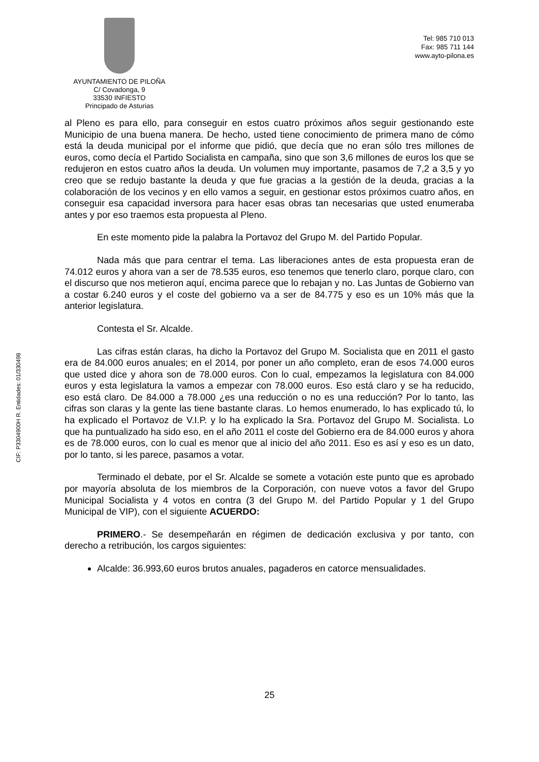AYUNTAMIENTO DE PILOÑA
C/ Covadonga, 9
33530 INFIESTO
Principado de Asturias
Tel: 985 710 013
Fax: 985 711 144
www.ayto-pilona.es
CIF: P3304900H R. Entidades: 01/330498
al Pleno es para ello, para conseguir en estos cuatro próximos años seguir gestionando este Municipio de una buena manera. De hecho, usted tiene conocimiento de primera mano de cómo está la deuda municipal por el informe que pidió, que decía que no eran sólo tres millones de euros, como decía el Partido Socialista en campaña, sino que son 3,6 millones de euros los que se redujeron en estos cuatro años la deuda. Un volumen muy importante, pasamos de 7,2 a 3,5 y yo creo que se redujo bastante la deuda y que fue gracias a la gestión de la deuda, gracias a la colaboración de los vecinos y en ello vamos a seguir, en gestionar estos próximos cuatro años, en conseguir esa capacidad inversora para hacer esas obras tan necesarias que usted enumeraba antes y por eso traemos esta propuesta al Pleno.
En este momento pide la palabra la Portavoz del Grupo M. del Partido Popular.
Nada más que para centrar el tema. Las liberaciones antes de esta propuesta eran de 74.012 euros y ahora van a ser de 78.535 euros, eso tenemos que tenerlo claro, porque claro, con el discurso que nos metieron aquí, encima parece que lo rebajan y no. Las Juntas de Gobierno van a costar 6.240 euros y el coste del gobierno va a ser de 84.775 y eso es un 10% más que la anterior legislatura.
Contesta el Sr. Alcalde.
Las cifras están claras, ha dicho la Portavoz del Grupo M. Socialista que en 2011 el gasto era de 84.000 euros anuales; en el 2014, por poner un año completo, eran de esos 74.000 euros que usted dice y ahora son de 78.000 euros. Con lo cual, empezamos la legislatura con 84.000 euros y esta legislatura la vamos a empezar con 78.000 euros. Eso está claro y se ha reducido, eso está claro. De 84.000 a 78.000 ¿es una reducción o no es una reducción? Por lo tanto, las cifras son claras y la gente las tiene bastante claras. Lo hemos enumerado, lo has explicado tú, lo ha explicado el Portavoz de V.I.P. y lo ha explicado la Sra. Portavoz del Grupo M. Socialista. Lo que ha puntualizado ha sido eso, en el año 2011 el coste del Gobierno era de 84.000 euros y ahora es de 78.000 euros, con lo cual es menor que al inicio del año 2011. Eso es así y eso es un dato, por lo tanto, si les parece, pasamos a votar.
Terminado el debate, por el Sr. Alcalde se somete a votación este punto que es aprobado por mayoría absoluta de los miembros de la Corporación, con nueve votos a favor del Grupo Municipal Socialista y 4 votos en contra (3 del Grupo M. del Partido Popular y 1 del Grupo Municipal de VIP), con el siguiente ACUERDO:
PRIMERO.- Se desempeñarán en régimen de dedicación exclusiva y por tanto, con derecho a retribución, los cargos siguientes:
Alcalde: 36.993,60 euros brutos anuales, pagaderos en catorce mensualidades.
25